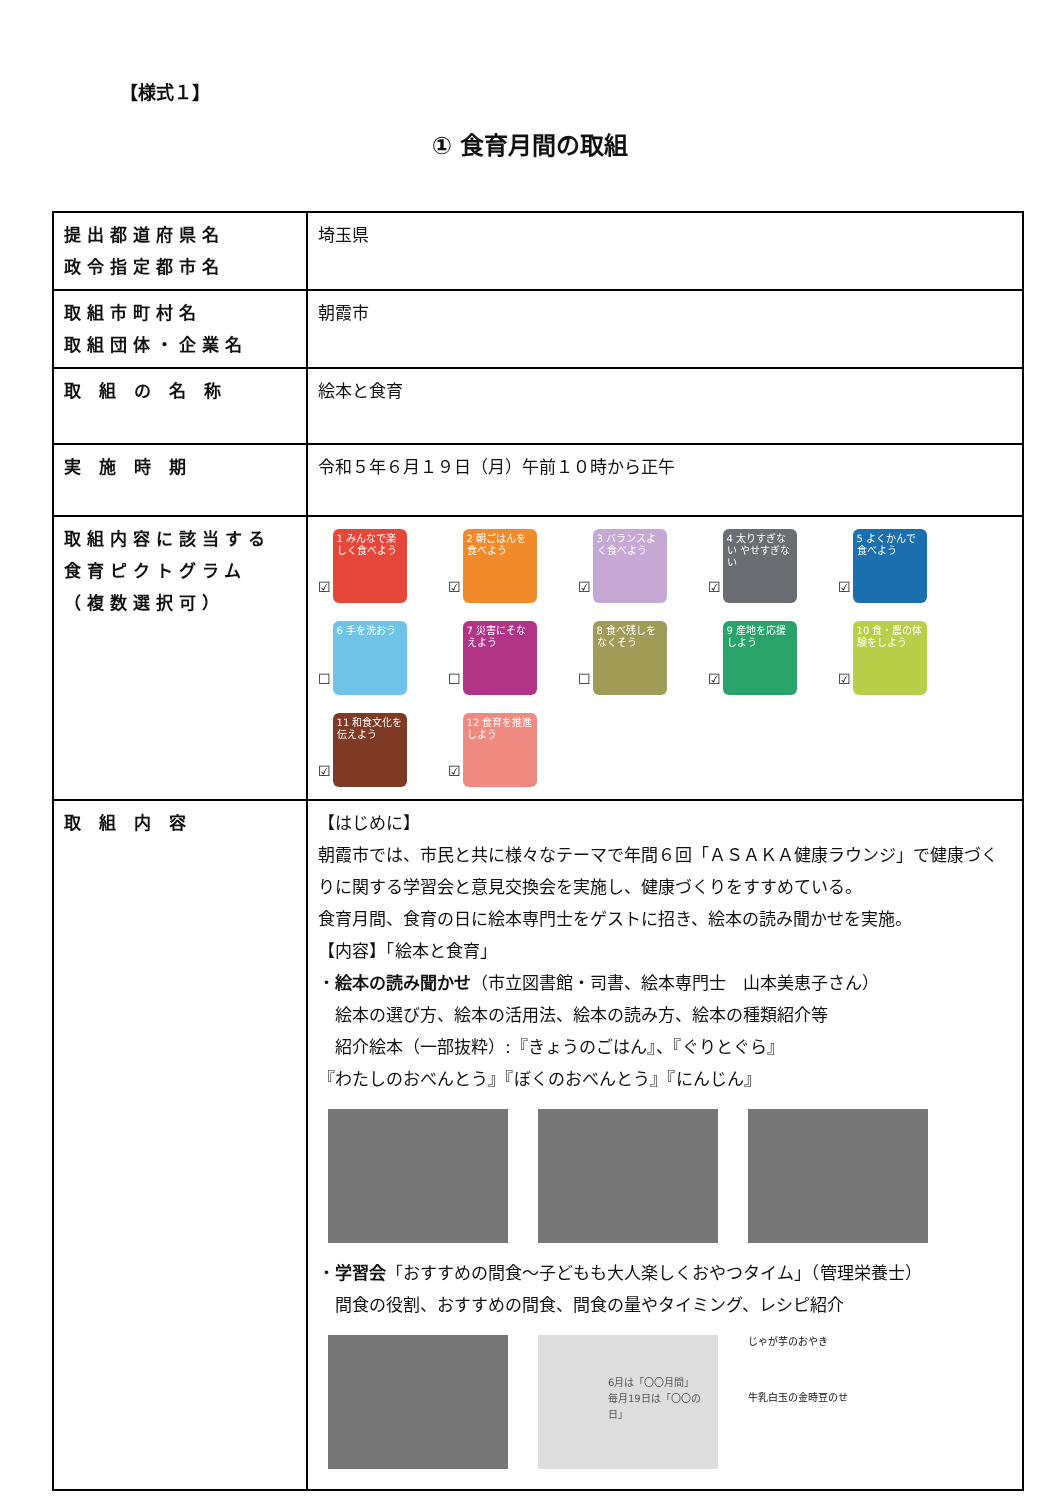【様式１】
① 食育月間の取組
| 提出都道府県名 政令指定都市名 | 埼玉県 |
| 取組市町村名 取組団体・企業名 | 朝霞市 |
| 取 組 の 名 称 | 絵本と食育 |
| 実 施 時 期 | 令和５年６月１９日（月）午前１０時から正午 |
| 取組内容に該当する 食育ピクトグラム （複数選択可） | ☑ 1 みんなで楽しく食べよう ☑ 2 朝ごはんを食べよう ☑ 3 バランスよく食べよう ☑ 4 太りすぎない やせすぎない ☑ 5 よくかんで食べよう ☐ 6 手を洗おう ☐ 7 災害にそなえよう ☐ 8 食べ残しをなくそう ☑ 9 産地を応援しよう ☑ 10 食・農の体験をしよう ☑ 11 和食文化を伝えよう ☑ 12 食育を推進しよう |
| 取 組 内 容 | 【はじめに】 朝霞市では、市民と共に様々なテーマで年間６回「ＡＳＡＫＡ健康ラウンジ」で健康づくりに関する学習会と意見交換会を実施し、健康づくりをすすめている。 食育月間、食育の日に絵本専門士をゲストに招き、絵本の読み聞かせを実施。 【内容】「絵本と食育」 ・ 絵本の読み聞かせ （市立図書館・司書、絵本専門士 山本美恵子さん） 絵本の選び方、絵本の活用法、絵本の読み方、絵本の種類紹介等 紹介絵本（一部抜粋）:『きょうのごはん』、『ぐりとぐら』 『わたしのおべんとう』『ぼくのおべんとう』『にんじん』 ・ 学習会 「おすすめの間食～子どもも大人楽しくおやつタイム」（管理栄養士） 間食の役割、おすすめの間食、間食の量やタイミング、レシピ紹介 6月は「〇〇月間」 毎月19日は「〇〇の日」 じゃが芋のおやき 牛乳白玉の金時豆のせ |